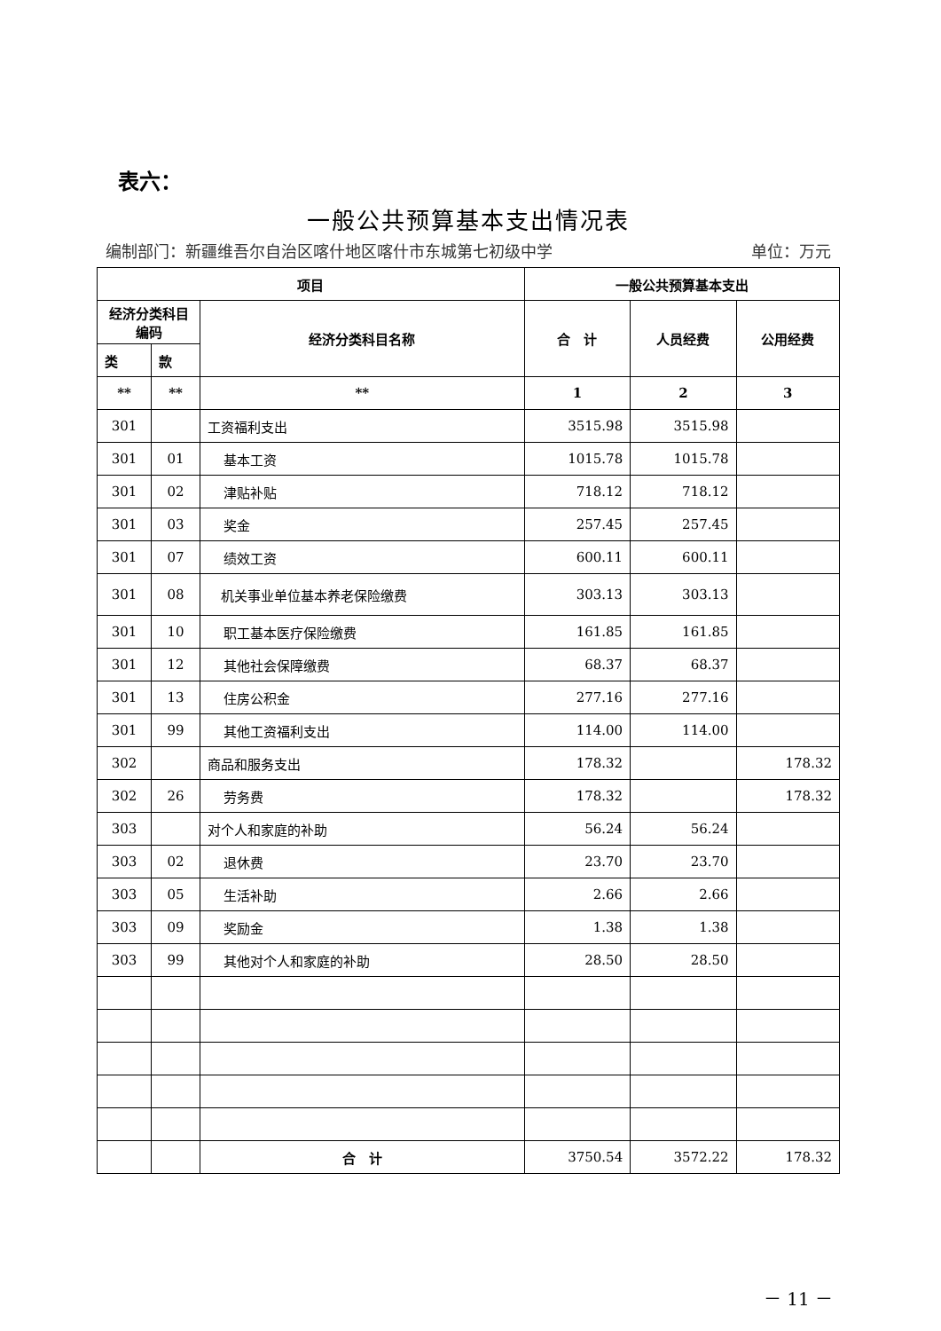表六：
一般公共预算基本支出情况表
编制部门：新疆维吾尔自治区喀什地区喀什市东城第七初级中学 单位：万元
| 项目 | | | 一般公共预算基本支出 | | |
| --- | --- | --- | --- | --- | --- |
| 经济分类科目编码 | | 经济分类科目名称 | 合 计 | 人员经费 | 公用经费 |
| 类 | 款 | | | | |
| ** | ** | ** | 1 | 2 | 3 |
| 301 | | 工资福利支出 | 3515.98 | 3515.98 | |
| 301 | 01 | 基本工资 | 1015.78 | 1015.78 | |
| 301 | 02 | 津贴补贴 | 718.12 | 718.12 | |
| 301 | 03 | 奖金 | 257.45 | 257.45 | |
| 301 | 07 | 绩效工资 | 600.11 | 600.11 | |
| 301 | 08 | 机关事业单位基本养老保险缴费 | 303.13 | 303.13 | |
| 301 | 10 | 职工基本医疗保险缴费 | 161.85 | 161.85 | |
| 301 | 12 | 其他社会保障缴费 | 68.37 | 68.37 | |
| 301 | 13 | 住房公积金 | 277.16 | 277.16 | |
| 301 | 99 | 其他工资福利支出 | 114.00 | 114.00 | |
| 302 | | 商品和服务支出 | 178.32 | | 178.32 |
| 302 | 26 | 劳务费 | 178.32 | | 178.32 |
| 303 | | 对个人和家庭的补助 | 56.24 | 56.24 | |
| 303 | 02 | 退休费 | 23.70 | 23.70 | |
| 303 | 05 | 生活补助 | 2.66 | 2.66 | |
| 303 | 09 | 奖励金 | 1.38 | 1.38 | |
| 303 | 99 | 其他对个人和家庭的补助 | 28.50 | 28.50 | |
| | | 合 计 | 3750.54 | 3572.22 | 178.32 |
－ 11 －